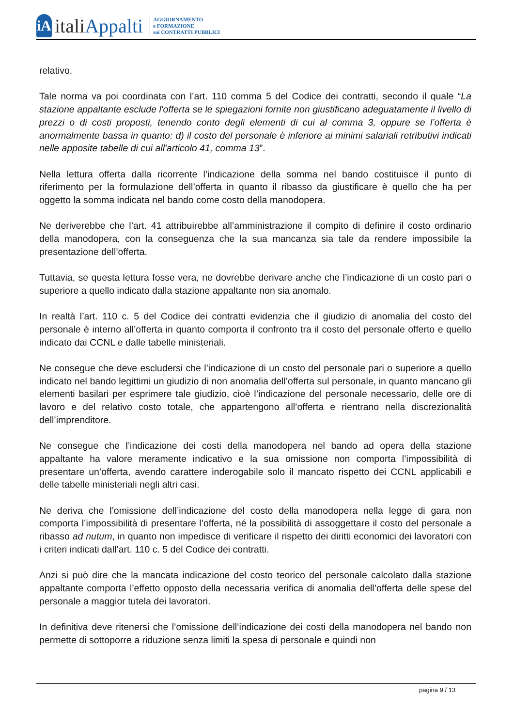iA
italiAppalti
AGGIORNAMENTO
e FORMAZIONE
sui CONTRATTI PUBBLICI
relativo.
Tale norma va poi coordinata con l’art. 110 comma 5 del Codice dei contratti, secondo il quale “La stazione appaltante esclude l'offerta se le spiegazioni fornite non giustificano adeguatamente il livello di prezzi o di costi proposti, tenendo conto degli elementi di cui al comma 3, oppure se l’offerta è anormalmente bassa in quanto: d) il costo del personale è inferiore ai minimi salariali retributivi indicati nelle apposite tabelle di cui all'articolo 41, comma 13”.
Nella lettura offerta dalla ricorrente l’indicazione della somma nel bando costituisce il punto di riferimento per la formulazione dell’offerta in quanto il ribasso da giustificare è quello che ha per oggetto la somma indicata nel bando come costo della manodopera.
Ne deriverebbe che l’art. 41 attribuirebbe all’amministrazione il compito di definire il costo ordinario della manodopera, con la conseguenza che la sua mancanza sia tale da rendere impossibile la presentazione dell’offerta.
Tuttavia, se questa lettura fosse vera, ne dovrebbe derivare anche che l’indicazione di un costo pari o superiore a quello indicato dalla stazione appaltante non sia anomalo.
In realtà l’art. 110 c. 5 del Codice dei contratti evidenzia che il giudizio di anomalia del costo del personale è interno all’offerta in quanto comporta il confronto tra il costo del personale offerto e quello indicato dai CCNL e dalle tabelle ministeriali.
Ne consegue che deve escludersi che l’indicazione di un costo del personale pari o superiore a quello indicato nel bando legittimi un giudizio di non anomalia dell’offerta sul personale, in quanto mancano gli elementi basilari per esprimere tale giudizio, cioè l’indicazione del personale necessario, delle ore di lavoro e del relativo costo totale, che appartengono all’offerta e rientrano nella discrezionalità dell’imprenditore.
Ne consegue che l’indicazione dei costi della manodopera nel bando ad opera della stazione appaltante ha valore meramente indicativo e la sua omissione non comporta l’impossibilità di presentare un’offerta, avendo carattere inderogabile solo il mancato rispetto dei CCNL applicabili e delle tabelle ministeriali negli altri casi.
Ne deriva che l’omissione dell’indicazione del costo della manodopera nella legge di gara non comporta l’impossibilità di presentare l’offerta, né la possibilità di assoggettare il costo del personale a ribasso ad nutum, in quanto non impedisce di verificare il rispetto dei diritti economici dei lavoratori con i criteri indicati dall’art. 110 c. 5 del Codice dei contratti.
Anzi si può dire che la mancata indicazione del costo teorico del personale calcolato dalla stazione appaltante comporta l’effetto opposto della necessaria verifica di anomalia dell’offerta delle spese del personale a maggior tutela dei lavoratori.
In definitiva deve ritenersi che l’omissione dell’indicazione dei costi della manodopera nel bando non permette di sottoporre a riduzione senza limiti la spesa di personale e quindi non
pagina 9 / 13